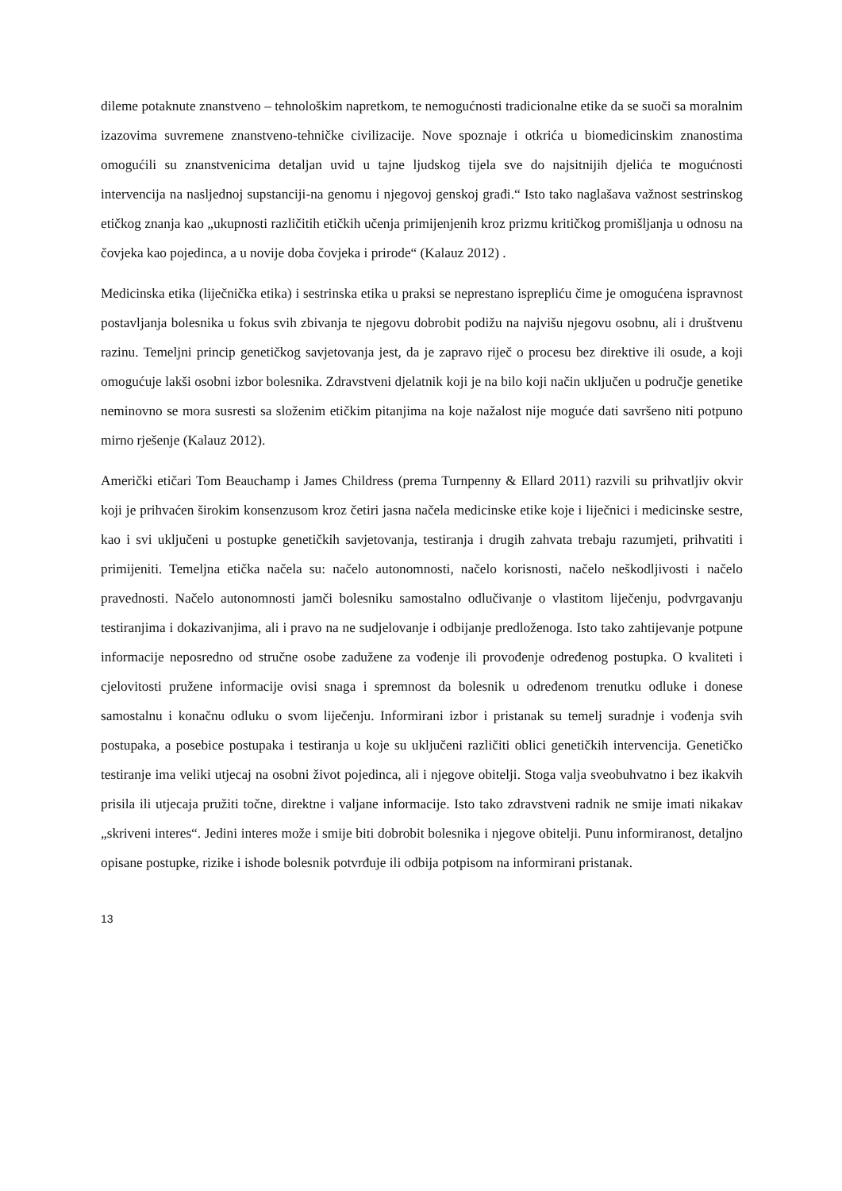dileme potaknute znanstveno – tehnološkim napretkom, te nemogućnosti tradicionalne etike da se suoči sa moralnim izazovima suvremene znanstveno-tehničke civilizacije. Nove spoznaje i otkrića u biomedicinskim znanostima omogućili su znanstvenicima detaljan uvid u tajne ljudskog tijela sve do najsitnijih djelića te mogućnosti intervencija na nasljednoj supstanciji-na genomu i njegovoj genskoj građi.“ Isto tako naglašava važnost sestrinskog etičkog znanja kao „ukupnosti različitih etičkih učenja primijenjenih kroz prizmu kritičkog promišljanja u odnosu na čovjeka kao pojedinca, a u novije doba čovjeka i prirode“ (Kalauz 2012) .
Medicinska etika (liječnička etika) i sestrinska etika u praksi se neprestano isprepliću čime je omogućena ispravnost postavljanja bolesnika u fokus svih zbivanja te njegovu dobrobit podižu na najvišu njegovu osobnu, ali i društvenu razinu. Temeljni princip genetičkog savjetovanja jest, da je zapravo riječ o procesu bez direktive ili osude, a koji omogućuje lakši osobni izbor bolesnika. Zdravstveni djelatnik koji je na bilo koji način uključen u područje genetike neminovno se mora susresti sa složenim etičkim pitanjima na koje nažalost nije moguće dati savršeno niti potpuno mirno rješenje (Kalauz 2012).
Američki etičari Tom Beauchamp i James Childress (prema Turnpenny & Ellard 2011) razvili su prihvatljiv okvir koji je prihvaćen širokim konsenzusom kroz četiri jasna načela medicinske etike koje i liječnici i medicinske sestre, kao i svi uključeni u postupke genetičkih savjetovanja, testiranja i drugih zahvata trebaju razumjeti, prihvatiti i primijeniti. Temeljna etička načela su: načelo autonomnosti, načelo korisnosti, načelo neškodljivosti i načelo pravednosti. Načelo autonomnosti jamči bolesniku samostalno odlučivanje o vlastitom liječenju, podvrgavanju testiranjima i dokazivanjima, ali i pravo na ne sudjelovanje i odbijanje predloženoga. Isto tako zahtijevanje potpune informacije neposredno od stručne osobe zadužene za vođenje ili provođenje određenog postupka. O kvaliteti i cjelovitosti pružene informacije ovisi snaga i spremnost da bolesnik u određenom trenutku odluke i donese samostalnu i konačnu odluku o svom liječenju. Informirani izbor i pristanak su temelj suradnje i vođenja svih postupaka, a posebice postupaka i testiranja u koje su uključeni različiti oblici genetičkih intervencija. Genetičko testiranje ima veliki utjecaj na osobni život pojedinca, ali i njegove obitelji. Stoga valja sveobuhvatno i bez ikakvih prisila ili utjecaja pružiti točne, direktne i valjane informacije. Isto tako zdravstveni radnik ne smije imati nikakav „skriveni interes“. Jedini interes može i smije biti dobrobit bolesnika i njegove obitelji. Punu informiranost, detaljno opisane postupke, rizike i ishode bolesnik potvrđuje ili odbija potpisom na informirani pristanak.
13